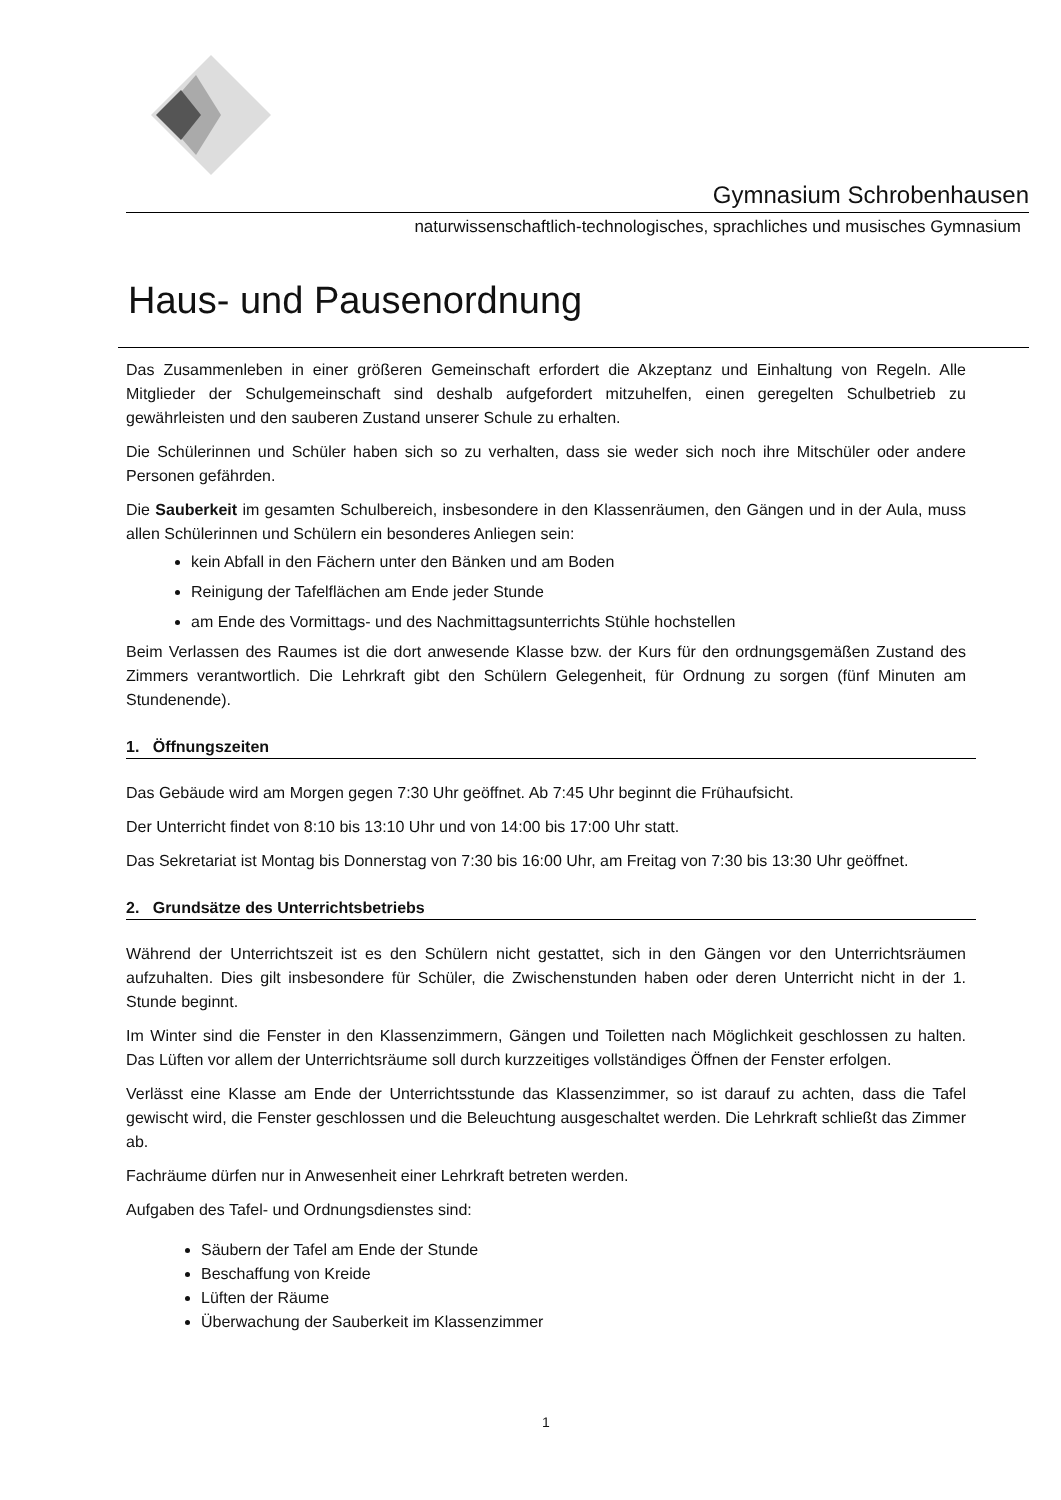Gymnasium Schrobenhausen
naturwissenschaftlich-technologisches, sprachliches und musisches Gymnasium
Haus- und Pausenordnung
Das Zusammenleben in einer größeren Gemeinschaft erfordert die Akzeptanz und Einhaltung von Regeln. Alle Mitglieder der Schulgemeinschaft sind deshalb aufgefordert mitzuhelfen, einen geregelten Schulbetrieb zu gewährleisten und den sauberen Zustand unserer Schule zu erhalten.
Die Schülerinnen und Schüler haben sich so zu verhalten, dass sie weder sich noch ihre Mitschüler oder andere Personen gefährden.
Die Sauberkeit im gesamten Schulbereich, insbesondere in den Klassenräumen, den Gängen und in der Aula, muss allen Schülerinnen und Schülern ein besonderes Anliegen sein:
kein Abfall in den Fächern unter den Bänken und am Boden
Reinigung der Tafelflächen am Ende jeder Stunde
am Ende des Vormittags- und des Nachmittagsunterrichts Stühle hochstellen
Beim Verlassen des Raumes ist die dort anwesende Klasse bzw. der Kurs für den ordnungsgemäßen Zustand des Zimmers verantwortlich. Die Lehrkraft gibt den Schülern Gelegenheit, für Ordnung zu sorgen (fünf Minuten am Stundenende).
1. Öffnungszeiten
Das Gebäude wird am Morgen gegen 7:30 Uhr geöffnet. Ab 7:45 Uhr beginnt die Frühaufsicht.
Der Unterricht findet von 8:10 bis 13:10 Uhr und von 14:00 bis 17:00 Uhr statt.
Das Sekretariat ist Montag bis Donnerstag von 7:30 bis 16:00 Uhr, am Freitag von 7:30 bis 13:30 Uhr geöffnet.
2. Grundsätze des Unterrichtsbetriebs
Während der Unterrichtszeit ist es den Schülern nicht gestattet, sich in den Gängen vor den Unterrichtsräumen aufzuhalten. Dies gilt insbesondere für Schüler, die Zwischenstunden haben oder deren Unterricht nicht in der 1. Stunde beginnt.
Im Winter sind die Fenster in den Klassenzimmern, Gängen und Toiletten nach Möglichkeit geschlossen zu halten. Das Lüften vor allem der Unterrichtsräume soll durch kurzzeitiges vollständiges Öffnen der Fenster erfolgen.
Verlässt eine Klasse am Ende der Unterrichtsstunde das Klassenzimmer, so ist darauf zu achten, dass die Tafel gewischt wird, die Fenster geschlossen und die Beleuchtung ausgeschaltet werden. Die Lehrkraft schließt das Zimmer ab.
Fachräume dürfen nur in Anwesenheit einer Lehrkraft betreten werden.
Aufgaben des Tafel- und Ordnungsdienstes sind:
Säubern der Tafel am Ende der Stunde
Beschaffung von Kreide
Lüften der Räume
Überwachung der Sauberkeit im Klassenzimmer
1